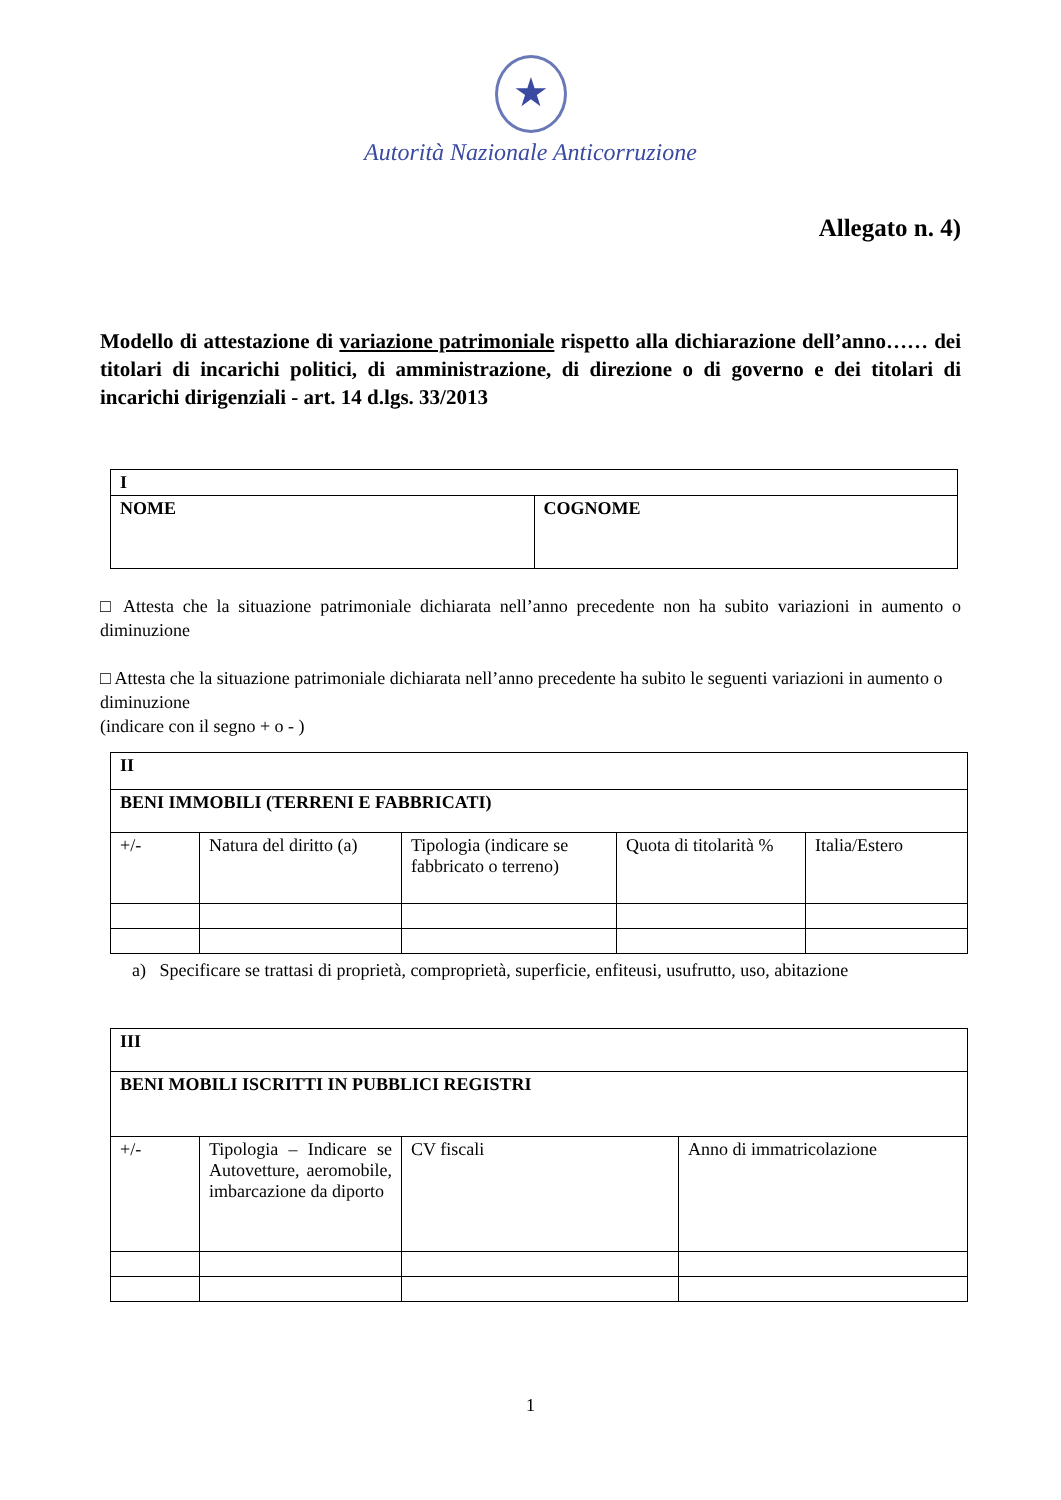★
Autorità Nazionale Anticorruzione
Allegato n. 4)
Modello di attestazione di variazione patrimoniale rispetto alla dichiarazione dell’anno…… dei titolari di incarichi politici, di amministrazione, di direzione o di governo e dei titolari di incarichi dirigenziali - art. 14 d.lgs. 33/2013
| I | |
| NOME | COGNOME |
□ Attesta che la situazione patrimoniale dichiarata nell’anno precedente non ha subito variazioni in aumento o diminuzione
□ Attesta che la situazione patrimoniale dichiarata nell’anno precedente ha subito le seguenti variazioni in aumento o diminuzione
(indicare con il segno + o - )
| II | | | | |
| BENI IMMOBILI (TERRENI E FABBRICATI) | | | | |
| +/- | Natura del diritto (a) | Tipologia (indicare se fabbricato o terreno) | Quota di titolarità % | Italia/Estero |
a) Specificare se trattasi di proprietà, comproprietà, superficie, enfiteusi, usufrutto, uso, abitazione
| III | | | |
| BENI MOBILI ISCRITTI IN PUBBLICI REGISTRI | | | |
| +/- | Tipologia – Indicare se Autovetture, aeromobile, imbarcazione da diporto | CV fiscali | Anno di immatricolazione |
1